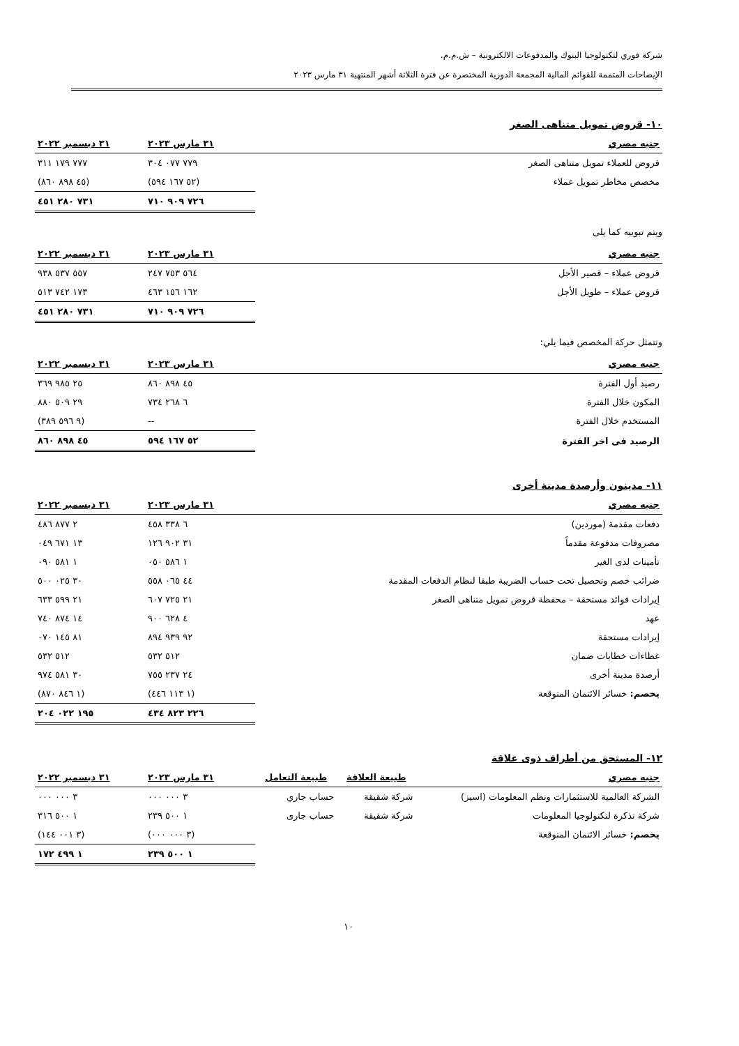شركة فوري لتكنولوجيا البنوك والمدفوعات الالكترونية – ش.م.م.
الإيضاحات المتممة للقوائم المالية المجمعة الدورية المختصرة عن فترة الثلاثة أشهر المنتهية ٣١ مارس ٢٠٢٣
١٠- قروض تمويل متناهى الصغر
| جنيه مصري | ٣١ مارس ٢٠٢٣ | ٣١ ديسمبر ٢٠٢٢ |
| --- | --- | --- |
| قروض للعملاء تمويل متناهى الصغر | ٧٧٩ ٠٧٧ ٣٠٤ | ٧٧٧ ١٧٩ ٣١١ |
| مخصص مخاطر تمويل عملاء | (٥٢ ١٦٧ ٥٩٤) | (٤٥ ٨٩٨ ٨٦٠) |
| | ٧٢٦ ٩٠٩ ٧١٠ | ٧٣١ ٢٨٠ ٤٥١ |
ويتم تبويبه كما يلى
| جنيه مصري | ٣١ مارس ٢٠٢٣ | ٣١ ديسمبر ٢٠٢٢ |
| --- | --- | --- |
| قروض عملاء – قصير الأجل | ٥٦٤ ٧٥٣ ٢٤٧ | ٥٥٧ ٥٣٧ ٩٣٨ |
| قروض عملاء – طويل الأجل | ١٦٢ ١٥٦ ٤٦٣ | ١٧٣ ٧٤٢ ٥١٣ |
| | ٧٢٦ ٩٠٩ ٧١٠ | ٧٣١ ٢٨٠ ٤٥١ |
وتتمثل حركة المخصص فيما يلي:
| جنيه مصري | ٣١ مارس ٢٠٢٣ | ٣١ ديسمبر ٢٠٢٢ |
| --- | --- | --- |
| رصيد أول الفترة | ٤٥ ٨٩٨ ٨٦٠ | ٢٥ ٩٨٥ ٣٦٩ |
| المكون خلال الفترة | ٦ ٢٦٨ ٧٣٤ | ٢٩ ٥٠٩ ٨٨٠ |
| المستخدم خلال الفترة | -- | (٩ ٥٩٦ ٣٨٩) |
| الرصيد فى اخر الفترة | ٥٢ ١٦٧ ٥٩٤ | ٤٥ ٨٩٨ ٨٦٠ |
١١- مدينون وأرصدة مدينة أخرى
| جنيه مصري | ٣١ مارس ٢٠٢٣ | ٣١ ديسمبر ٢٠٢٢ |
| --- | --- | --- |
| دفعات مقدمة (موردين) | ٦ ٣٣٨ ٤٥٨ | ٢ ٨٧٧ ٤٨٦ |
| مصروفات مدفوعة مقدماً | ٣١ ٩٠٢ ١٢٦ | ١٣ ٦٧١ ٠٤٩ |
| تأمينات لدى الغير | ١ ٥٨٦ ٠٥٠ | ١ ٥٨١ ٠٩٠ |
| ضرائب خصم وتحصيل تحت حساب الضريبة طبقا لنظام الدفعات المقدمة | ٤٤ ٠٦٥ ٥٥٨ | ٣٠ ٠٢٥ ٥٠٠ |
| إيرادات فوائد مستحقة – محفظة قروض تمويل متناهى الصغر | ٢١ ٧٢٥ ٦٠٧ | ٢١ ٥٩٩ ٦٣٣ |
| عهد | ٤ ٦٢٨ ٩٠٠ | ١٤ ٨٧٤ ٧٤٠ |
| إيرادات مستحقة | ٩٢ ٩٣٩ ٨٩٤ | ٨١ ١٤٥ ٠٧٠ |
| غطاءات خطابات ضمان | ٥١٢ ٥٣٢ | ٥١٢ ٥٣٢ |
| أرصدة مدينة أخرى | ٢٤ ٢٣٧ ٧٥٥ | ٣٠ ٥٨١ ٩٧٤ |
| يخصم: خسائر الائتمان المتوقعة | (١ ١١٣ ٤٤٦) | (١ ٨٤٦ ٨٧٠) |
| | ٢٢٦ ٨٢٣ ٤٣٤ | ١٩٥ ٠٢٢ ٢٠٤ |
١٢- المستحق من أطراف ذوى علاقة
| جنيه مصري | طبيعة العلاقة | طبيعة التعامل | ٣١ مارس ٢٠٢٣ | ٣١ ديسمبر ٢٠٢٢ |
| --- | --- | --- | --- | --- |
| الشركة العالمية للاستثمارات ونظم المعلومات (اسيز) | شركة شقيقة | حساب جاري | ٣ ٠٠٠ ٠٠٠ | ٣ ٠٠٠ ٠٠٠ |
| شركة تذكرة لتكنولوجيا المعلومات | شركة شقيقة | حساب جارى | ١ ٥٠٠ ٢٣٩ | ١ ٥٠٠ ٣١٦ |
| يخصم: خسائر الائتمان المتوقعة | | | (٣ ٠٠٠ ٠٠٠) | (٣ ٠٠١ ١٤٤) |
| | | | ١ ٥٠٠ ٢٣٩ | ١ ٤٩٩ ١٧٢ |
١٠